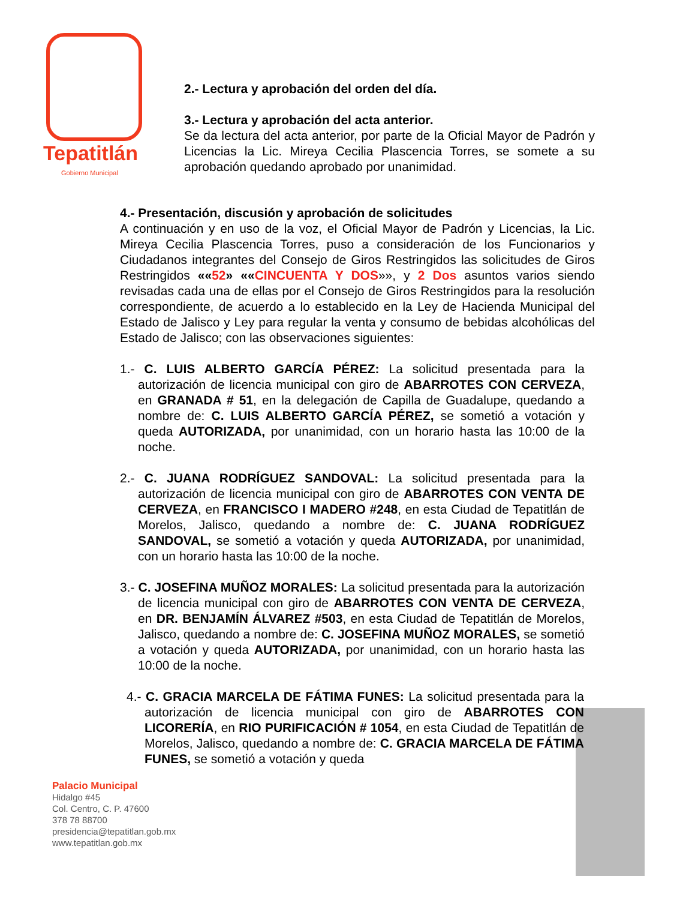Tepatitlán
Gobierno Municipal
2.- Lectura y aprobación del orden del día.
3.- Lectura y aprobación del acta anterior.
Se da lectura del acta anterior, por parte de la Oficial Mayor de Padrón y Licencias la Lic. Mireya Cecilia Plascencia Torres, se somete a su aprobación quedando aprobado por unanimidad.
4.- Presentación, discusión y aprobación de solicitudes
A continuación y en uso de la voz, el Oficial Mayor de Padrón y Licencias, la Lic. Mireya Cecilia Plascencia Torres, puso a consideración de los Funcionarios y Ciudadanos integrantes del Consejo de Giros Restringidos las solicitudes de Giros Restringidos ««52» ««CINCUENTA Y DOS»», y 2 Dos asuntos varios siendo revisadas cada una de ellas por el Consejo de Giros Restringidos para la resolución correspondiente, de acuerdo a lo establecido en la Ley de Hacienda Municipal del Estado de Jalisco y Ley para regular la venta y consumo de bebidas alcohólicas del Estado de Jalisco; con las observaciones siguientes:
1.- C. LUIS ALBERTO GARCÍA PÉREZ: La solicitud presentada para la autorización de licencia municipal con giro de ABARROTES CON CERVEZA, en GRANADA # 51, en la delegación de Capilla de Guadalupe, quedando a nombre de: C. LUIS ALBERTO GARCÍA PÉREZ, se sometió a votación y queda AUTORIZADA, por unanimidad, con un horario hasta las 10:00 de la noche.
2.- C. JUANA RODRÍGUEZ SANDOVAL: La solicitud presentada para la autorización de licencia municipal con giro de ABARROTES CON VENTA DE CERVEZA, en FRANCISCO I MADERO #248, en esta Ciudad de Tepatitlán de Morelos, Jalisco, quedando a nombre de: C. JUANA RODRÍGUEZ SANDOVAL, se sometió a votación y queda AUTORIZADA, por unanimidad, con un horario hasta las 10:00 de la noche.
3.- C. JOSEFINA MUÑOZ MORALES: La solicitud presentada para la autorización de licencia municipal con giro de ABARROTES CON VENTA DE CERVEZA, en DR. BENJAMÍN ÁLVAREZ #503, en esta Ciudad de Tepatitlán de Morelos, Jalisco, quedando a nombre de: C. JOSEFINA MUÑOZ MORALES, se sometió a votación y queda AUTORIZADA, por unanimidad, con un horario hasta las 10:00 de la noche.
4.- C. GRACIA MARCELA DE FÁTIMA FUNES: La solicitud presentada para la autorización de licencia municipal con giro de ABARROTES CON LICORERÍA, en RIO PURIFICACIÓN # 1054, en esta Ciudad de Tepatitlán de Morelos, Jalisco, quedando a nombre de: C. GRACIA MARCELA DE FÁTIMA FUNES, se sometió a votación y queda
Palacio Municipal
Hidalgo #45
Col. Centro, C. P. 47600
378 78 88700
presidencia@tepatitlan.gob.mx
www.tepatitlan.gob.mx